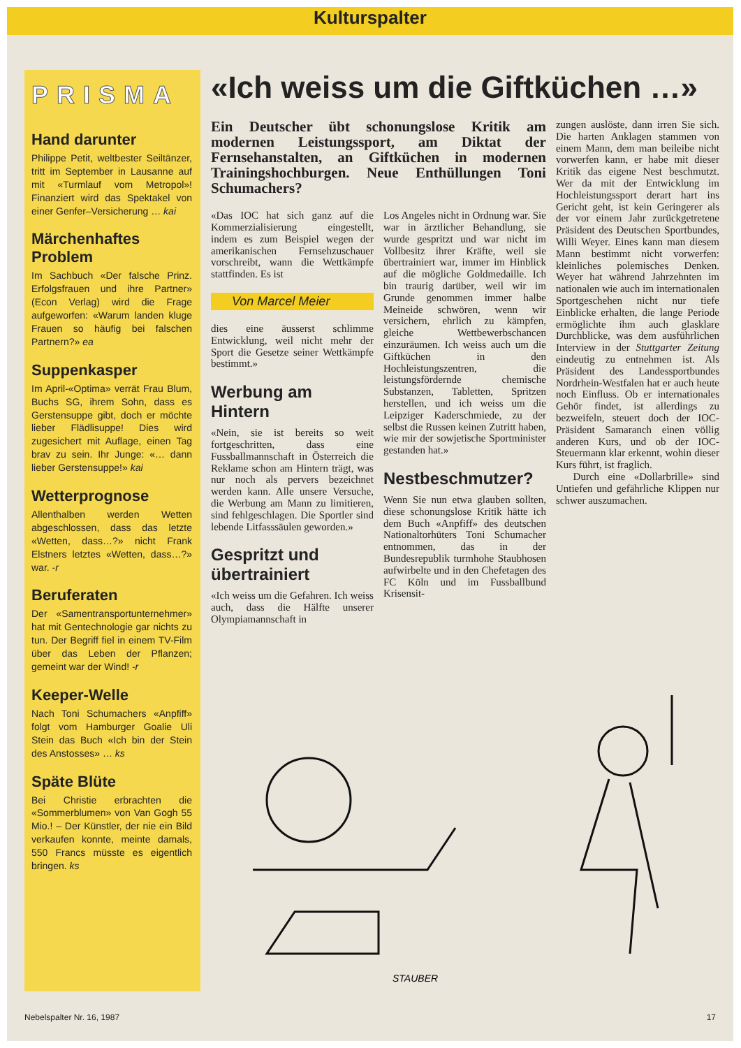Kulturspalter
PRISMA
Hand darunter
Philippe Petit, weltbester Seiltänzer, tritt im September in Lausanne auf mit «Turmlauf vom Metropol»! Finanziert wird das Spektakel von einer Genfer–Versicherung … kai
Märchenhaftes Problem
Im Sachbuch «Der falsche Prinz. Erfolgsfrauen und ihre Partner» (Econ Verlag) wird die Frage aufgeworfen: «Warum landen kluge Frauen so häufig bei falschen Partnern?» ea
Suppenkasper
Im April-«Optima» verrät Frau Blum, Buchs SG, ihrem Sohn, dass es Gerstensuppe gibt, doch er möchte lieber Flädlisuppe! Dies wird zugesichert mit Auflage, einen Tag brav zu sein. Ihr Junge: «… dann lieber Gerstensuppe!» kai
Wetterprognose
Allenthalben werden Wetten abgeschlossen, dass das letzte «Wetten, dass…?» nicht Frank Elstners letztes «Wetten, dass…?» war. -r
Beruferaten
Der «Samentransportunternehmer» hat mit Gentechnologie gar nichts zu tun. Der Begriff fiel in einem TV-Film über das Leben der Pflanzen; gemeint war der Wind! -r
Keeper-Welle
Nach Toni Schumachers «Anpfiff» folgt vom Hamburger Goalie Uli Stein das Buch «Ich bin der Stein des Anstosses» … ks
Späte Blüte
Bei Christie erbrachten die «Sommerblumen» von Van Gogh 55 Mio.! – Der Künstler, der nie ein Bild verkaufen konnte, meinte damals, 550 Francs müsste es eigentlich bringen. ks
«Ich weiss um die Giftküchen …»
Ein Deutscher übt schonungslose Kritik am modernen Leistungssport, am Diktat der Fernsehanstalten, an Giftküchen in modernen Trainingshochburgen. Neue Enthüllungen Toni Schumachers?
«Das IOC hat sich ganz auf die Kommerzialisierung eingestellt, indem es zum Beispiel wegen der amerikanischen Fernsehzuschauer vorschreibt, wann die Wettkämpfe stattfinden. Es ist
Von Marcel Meier
dies eine äusserst schlimme Entwicklung, weil nicht mehr der Sport die Gesetze seiner Wettkämpfe bestimmt.»
Werbung am Hintern
«Nein, sie ist bereits so weit fortgeschritten, dass eine Fussballmannschaft in Österreich die Reklame schon am Hintern trägt, was nur noch als pervers bezeichnet werden kann. Alle unsere Versuche, die Werbung am Mann zu limitieren, sind fehlgeschlagen. Die Sportler sind lebende Litfasssäulen geworden.»
Gespritzt und übertrainiert
«Ich weiss um die Gefahren. Ich weiss auch, dass die Hälfte unserer Olympiamannschaft in
Los Angeles nicht in Ordnung war. Sie war in ärztlicher Behandlung, sie wurde gespritzt und war nicht im Vollbesitz ihrer Kräfte, weil sie übertrainiert war, immer im Hinblick auf die mögliche Goldmedaille. Ich bin traurig darüber, weil wir im Grunde genommen immer halbe Meineide schwören, wenn wir versichern, ehrlich zu kämpfen, gleiche Wettbewerbschancen einzuräumen. Ich weiss auch um die Giftküchen in den Hochleistungszentren, die leistungsfördernde chemische Substanzen, Tabletten, Spritzen herstellen, und ich weiss um die Leipziger Kaderschmiede, zu der selbst die Russen keinen Zutritt haben, wie mir der sowjetische Sportminister gestanden hat.»
Nestbeschmutzer?
Wenn Sie nun etwa glauben sollten, diese schonungslose Kritik hätte ich dem Buch «Anpfiff» des deutschen Nationaltorhüters Toni Schumacher entnommen, das in der Bundesrepublik turmhohe Staubhosen aufwirbelte und in den Chefetagen des FC Köln und im Fussballbund Krisensit-
zungen auslöste, dann irren Sie sich. Die harten Anklagen stammen von einem Mann, dem man beileibe nicht vorwerfen kann, er habe mit dieser Kritik das eigene Nest beschmutzt. Wer da mit der Entwicklung im Hochleistungssport derart hart ins Gericht geht, ist kein Geringerer als der vor einem Jahr zurückgetretene Präsident des Deutschen Sportbundes, Willi Weyer. Eines kann man diesem Mann bestimmt nicht vorwerfen: kleinliches polemisches Denken. Weyer hat während Jahrzehnten im nationalen wie auch im internationalen Sportgeschehen nicht nur tiefe Einblicke erhalten, die lange Periode ermöglichte ihm auch glasklare Durchblicke, was dem ausführlichen Interview in der Stuttgarter Zeitung eindeutig zu entnehmen ist. Als Präsident des Landessportbundes Nordrhein-Westfalen hat er auch heute noch Einfluss. Ob er internationales Gehör findet, ist allerdings zu bezweifeln, steuert doch der IOC-Präsident Samaranch einen völlig anderen Kurs, und ob der IOC-Steuermann klar erkennt, wohin dieser Kurs führt, ist fraglich.
Durch eine «Dollarbrille» sind Untiefen und gefährliche Klippen nur schwer auszumachen.
STAUBER
Nebelspalter Nr. 16, 1987 17